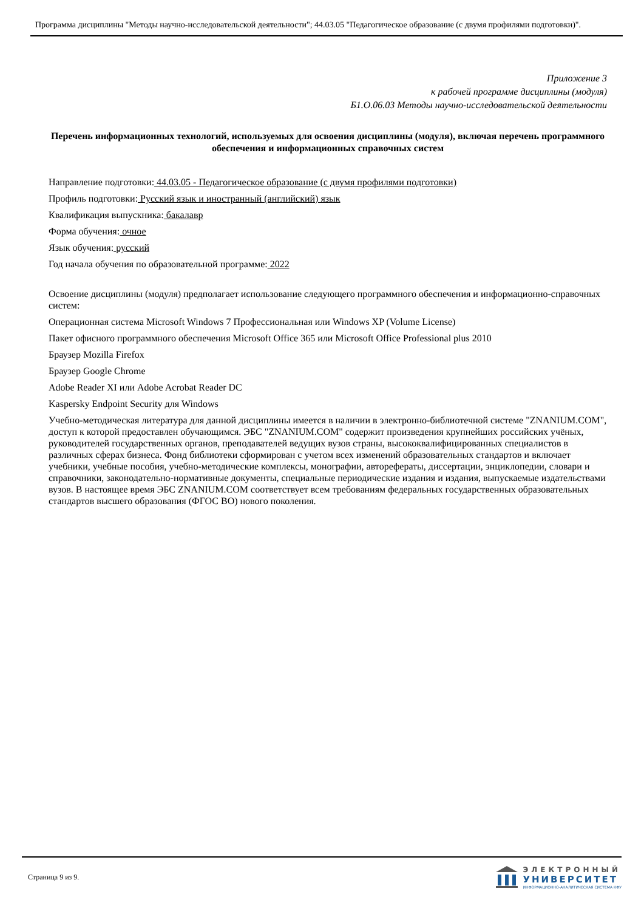Программа дисциплины "Методы научно-исследовательской деятельности"; 44.03.05 "Педагогическое образование (с двумя профилями подготовки)".
Приложение 3
к рабочей программе дисциплины (модуля)
Б1.О.06.03 Методы научно-исследовательской деятельности
Перечень информационных технологий, используемых для освоения дисциплины (модуля), включая перечень программного обеспечения и информационных справочных систем
Направление подготовки: 44.03.05 - Педагогическое образование (с двумя профилями подготовки)
Профиль подготовки: Русский язык и иностранный (английский) язык
Квалификация выпускника: бакалавр
Форма обучения: очное
Язык обучения: русский
Год начала обучения по образовательной программе: 2022
Освоение дисциплины (модуля) предполагает использование следующего программного обеспечения и информационно-справочных систем:
Операционная система Microsoft Windows 7 Профессиональная или Windows XP (Volume License)
Пакет офисного программного обеспечения Microsoft Office 365 или Microsoft Office Professional plus 2010
Браузер Mozilla Firefox
Браузер Google Chrome
Adobe Reader XI или Adobe Acrobat Reader DC
Kaspersky Endpoint Security для Windows
Учебно-методическая литература для данной дисциплины имеется в наличии в электронно-библиотечной системе "ZNANIUM.COM", доступ к которой предоставлен обучающимся. ЭБС "ZNANIUM.COM" содержит произведения крупнейших российских учёных, руководителей государственных органов, преподавателей ведущих вузов страны, высококвалифицированных специалистов в различных сферах бизнеса. Фонд библиотеки сформирован с учетом всех изменений образовательных стандартов и включает учебники, учебные пособия, учебно-методические комплексы, монографии, авторефераты, диссертации, энциклопедии, словари и справочники, законодательно-нормативные документы, специальные периодические издания и издания, выпускаемые издательствами вузов. В настоящее время ЭБС ZNANIUM.COM соответствует всем требованиям федеральных государственных образовательных стандартов высшего образования (ФГОС ВО) нового поколения.
Страница 9 из 9.
ЭЛЕКТРОННЫЙ
УНИВЕРСИТЕТ
ИНФОРМАЦИОННО-АНАЛИТИЧЕСКАЯ СИСТЕМА КФУ